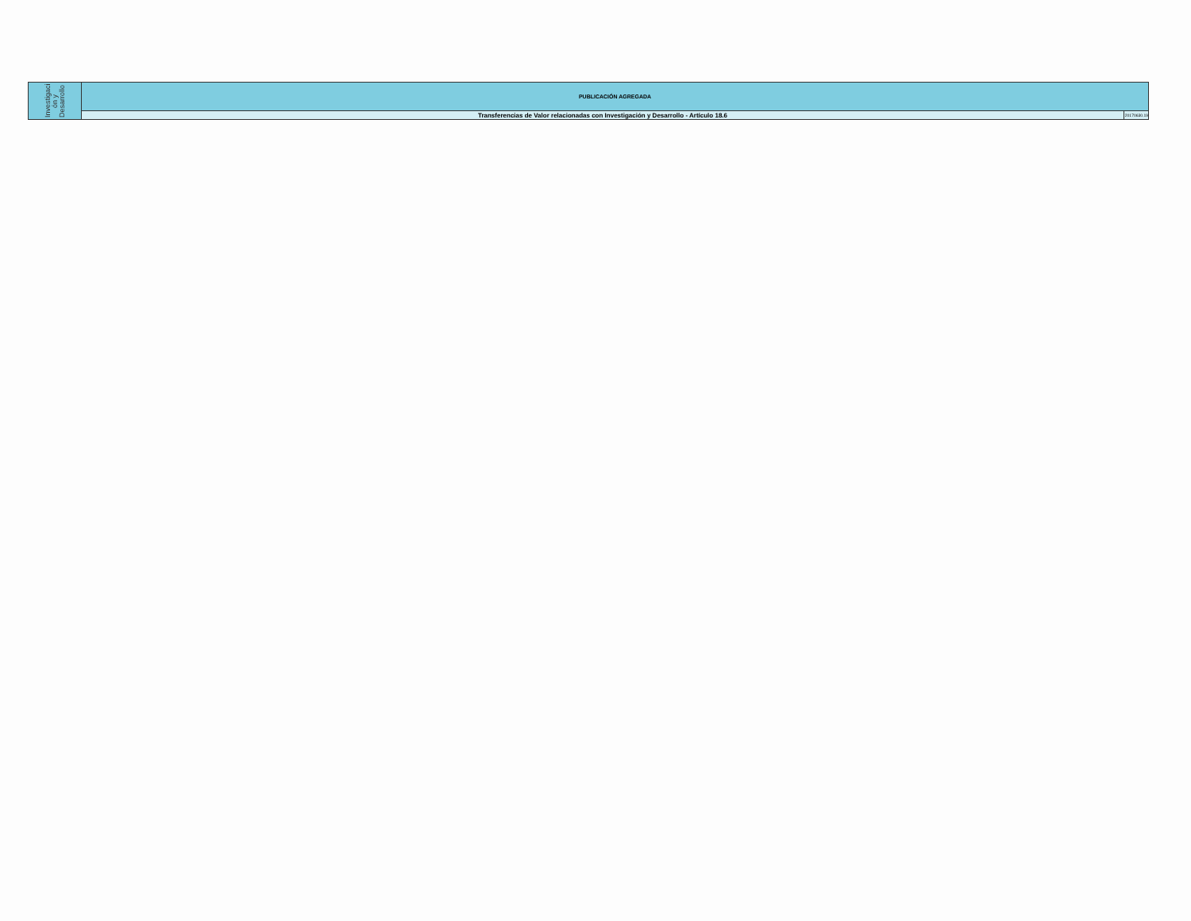| Investigaci ón y Desarrollo | PUBLICACIÓN AGREGADA | |
| | Transferencias de Valor relacionadas con Investigación y Desarrollo - Artículo 18.6 | 20170630.19 |